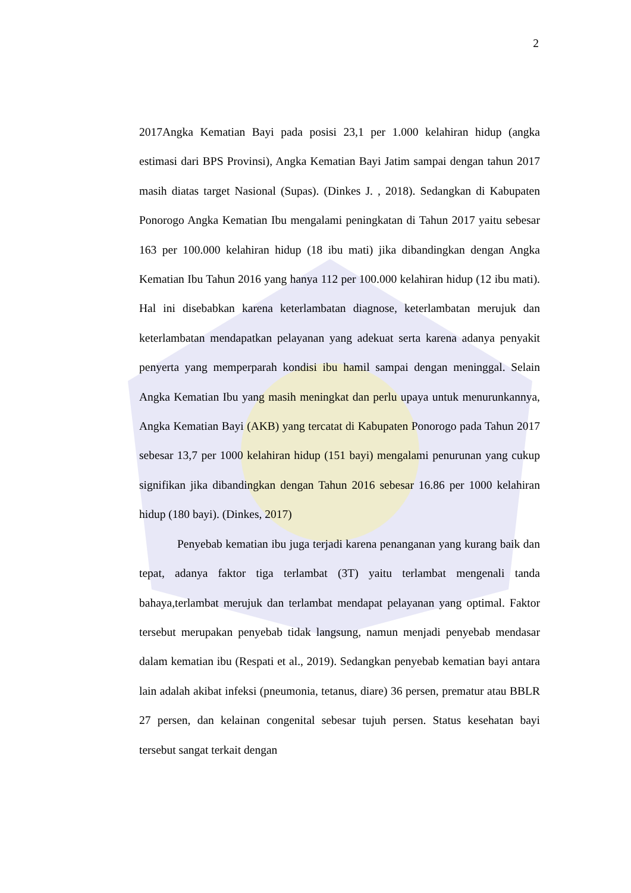2
2017Angka Kematian Bayi pada posisi 23,1 per 1.000 kelahiran hidup (angka estimasi dari BPS Provinsi), Angka Kematian Bayi Jatim sampai dengan tahun 2017 masih diatas target Nasional (Supas). (Dinkes J. , 2018). Sedangkan di Kabupaten Ponorogo Angka Kematian Ibu mengalami peningkatan di Tahun 2017 yaitu sebesar 163 per 100.000 kelahiran hidup (18 ibu mati) jika dibandingkan dengan Angka Kematian Ibu Tahun 2016 yang hanya 112 per 100.000 kelahiran hidup (12 ibu mati). Hal ini disebabkan karena keterlambatan diagnose, keterlambatan merujuk dan keterlambatan mendapatkan pelayanan yang adekuat serta karena adanya penyakit penyerta yang memperparah kondisi ibu hamil sampai dengan meninggal. Selain Angka Kematian Ibu yang masih meningkat dan perlu upaya untuk menurunkannya, Angka Kematian Bayi (AKB) yang tercatat di Kabupaten Ponorogo pada Tahun 2017 sebesar 13,7 per 1000 kelahiran hidup (151 bayi) mengalami penurunan yang cukup signifikan jika dibandingkan dengan Tahun 2016 sebesar 16.86 per 1000 kelahiran hidup (180 bayi). (Dinkes, 2017)
Penyebab kematian ibu juga terjadi karena penanganan yang kurang baik dan tepat, adanya faktor tiga terlambat (3T) yaitu terlambat mengenali tanda bahaya,terlambat merujuk dan terlambat mendapat pelayanan yang optimal. Faktor tersebut merupakan penyebab tidak langsung, namun menjadi penyebab mendasar dalam kematian ibu (Respati et al., 2019). Sedangkan penyebab kematian bayi antara lain adalah akibat infeksi (pneumonia, tetanus, diare) 36 persen, prematur atau BBLR 27 persen, dan kelainan congenital sebesar tujuh persen. Status kesehatan bayi tersebut sangat terkait dengan